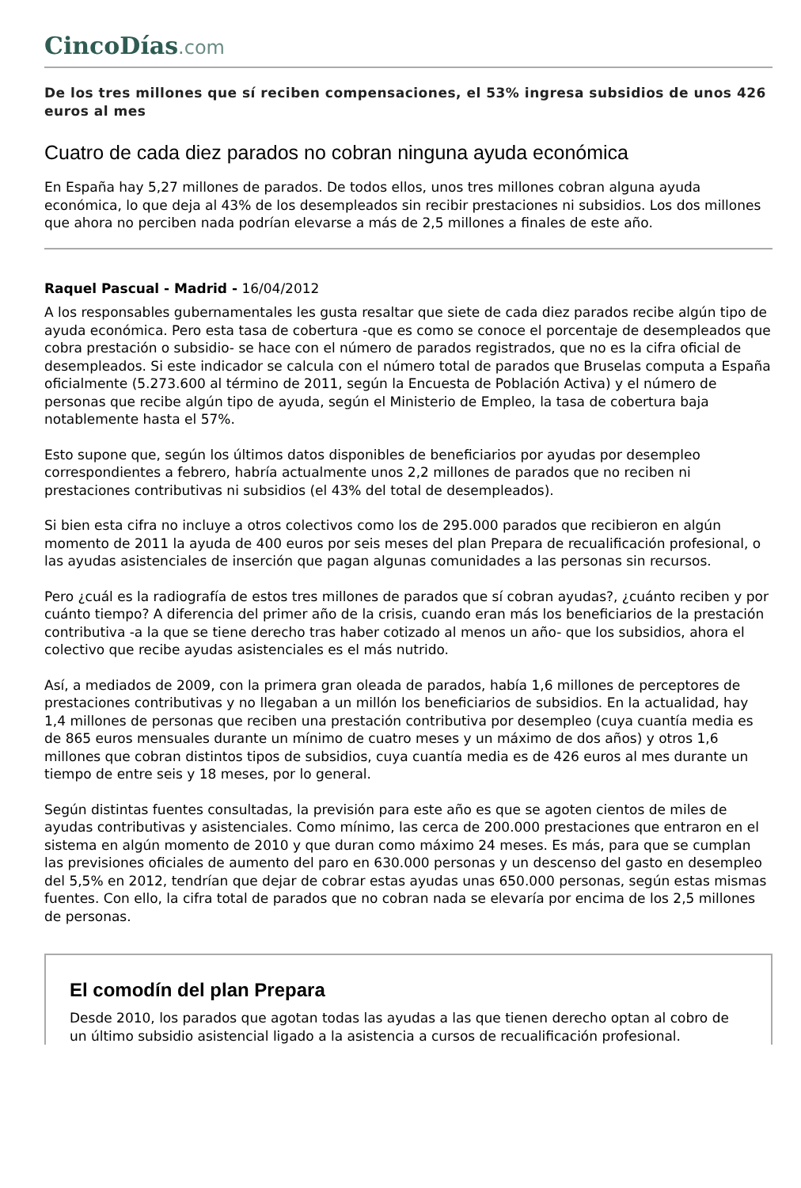CincoDías.com
De los tres millones que sí reciben compensaciones, el 53% ingresa subsidios de unos 426 euros al mes
Cuatro de cada diez parados no cobran ninguna ayuda económica
En España hay 5,27 millones de parados. De todos ellos, unos tres millones cobran alguna ayuda económica, lo que deja al 43% de los desempleados sin recibir prestaciones ni subsidios. Los dos millones que ahora no perciben nada podrían elevarse a más de 2,5 millones a finales de este año.
Raquel Pascual - Madrid - 16/04/2012
A los responsables gubernamentales les gusta resaltar que siete de cada diez parados recibe algún tipo de ayuda económica. Pero esta tasa de cobertura -que es como se conoce el porcentaje de desempleados que cobra prestación o subsidio- se hace con el número de parados registrados, que no es la cifra oficial de desempleados. Si este indicador se calcula con el número total de parados que Bruselas computa a España oficialmente (5.273.600 al término de 2011, según la Encuesta de Población Activa) y el número de personas que recibe algún tipo de ayuda, según el Ministerio de Empleo, la tasa de cobertura baja notablemente hasta el 57%.
Esto supone que, según los últimos datos disponibles de beneficiarios por ayudas por desempleo correspondientes a febrero, habría actualmente unos 2,2 millones de parados que no reciben ni prestaciones contributivas ni subsidios (el 43% del total de desempleados).
Si bien esta cifra no incluye a otros colectivos como los de 295.000 parados que recibieron en algún momento de 2011 la ayuda de 400 euros por seis meses del plan Prepara de recualificación profesional, o las ayudas asistenciales de inserción que pagan algunas comunidades a las personas sin recursos.
Pero ¿cuál es la radiografía de estos tres millones de parados que sí cobran ayudas?, ¿cuánto reciben y por cuánto tiempo? A diferencia del primer año de la crisis, cuando eran más los beneficiarios de la prestación contributiva -a la que se tiene derecho tras haber cotizado al menos un año- que los subsidios, ahora el colectivo que recibe ayudas asistenciales es el más nutrido.
Así, a mediados de 2009, con la primera gran oleada de parados, había 1,6 millones de perceptores de prestaciones contributivas y no llegaban a un millón los beneficiarios de subsidios. En la actualidad, hay 1,4 millones de personas que reciben una prestación contributiva por desempleo (cuya cuantía media es de 865 euros mensuales durante un mínimo de cuatro meses y un máximo de dos años) y otros 1,6 millones que cobran distintos tipos de subsidios, cuya cuantía media es de 426 euros al mes durante un tiempo de entre seis y 18 meses, por lo general.
Según distintas fuentes consultadas, la previsión para este año es que se agoten cientos de miles de ayudas contributivas y asistenciales. Como mínimo, las cerca de 200.000 prestaciones que entraron en el sistema en algún momento de 2010 y que duran como máximo 24 meses. Es más, para que se cumplan las previsiones oficiales de aumento del paro en 630.000 personas y un descenso del gasto en desempleo del 5,5% en 2012, tendrían que dejar de cobrar estas ayudas unas 650.000 personas, según estas mismas fuentes. Con ello, la cifra total de parados que no cobran nada se elevaría por encima de los 2,5 millones de personas.
El comodín del plan Prepara
Desde 2010, los parados que agotan todas las ayudas a las que tienen derecho optan al cobro de un último subsidio asistencial ligado a la asistencia a cursos de recualificación profesional.